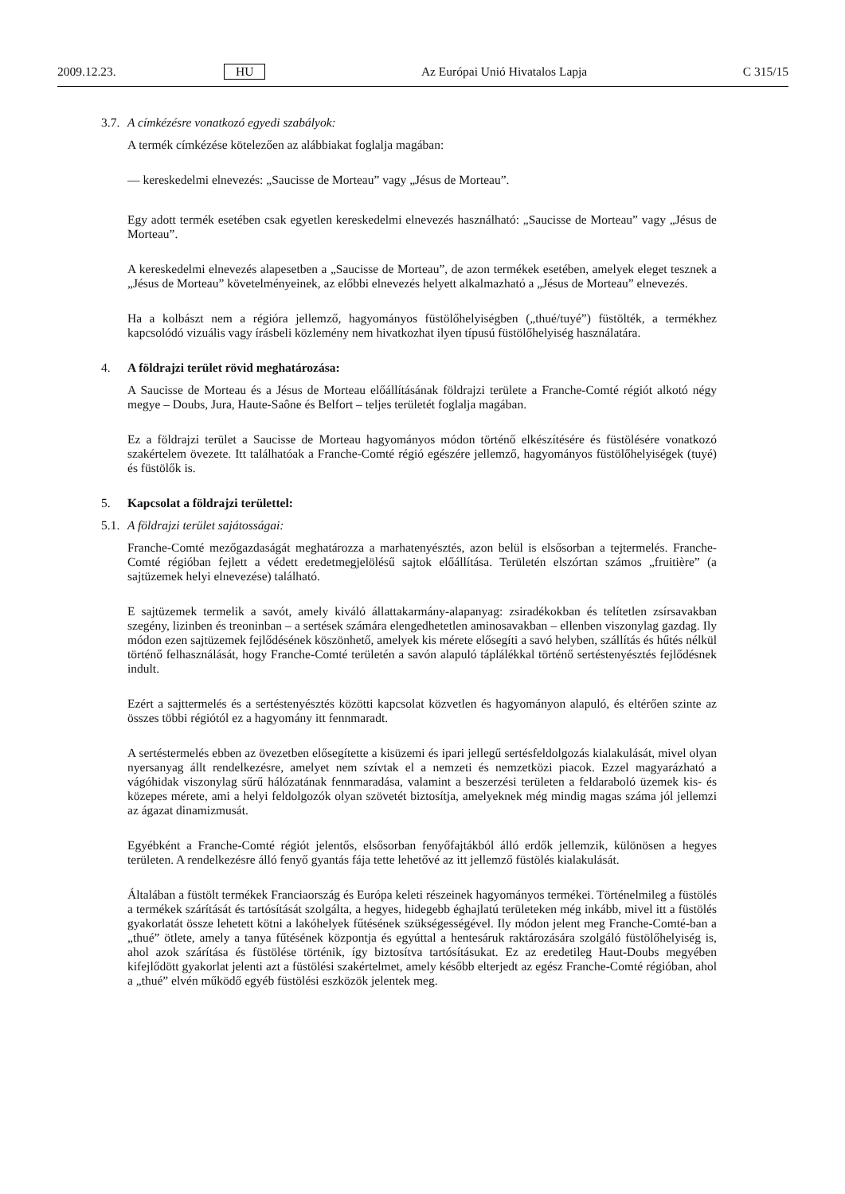2009.12.23. HU Az Európai Unió Hivatalos Lapja C 315/15
3.7. A címkézésre vonatkozó egyedi szabályok:
A termék címkézése kötelezően az alábbiakat foglalja magában:
— kereskedelmi elnevezés: „Saucisse de Morteau” vagy „Jésus de Morteau”.
Egy adott termék esetében csak egyetlen kereskedelmi elnevezés használható: „Saucisse de Morteau” vagy „Jésus de Morteau”.
A kereskedelmi elnevezés alapesetben a „Saucisse de Morteau”, de azon termékek esetében, amelyek eleget tesznek a „Jésus de Morteau” követelményeinek, az előbbi elnevezés helyett alkalmazható a „Jésus de Morteau” elnevezés.
Ha a kolbászt nem a régióra jellemző, hagyományos füstölőhelyiségben („thué/tuyé”) füstölték, a termékhez kapcsolódó vizuális vagy írásbeli közlemény nem hivatkozhat ilyen típusú füstölőhelyiség használatára.
4. A földrajzi terület rövid meghatározása:
A Saucisse de Morteau és a Jésus de Morteau előállításának földrajzi területe a Franche-Comté régiót alkotó négy megye – Doubs, Jura, Haute-Saône és Belfort – teljes területét foglalja magában.
Ez a földrajzi terület a Saucisse de Morteau hagyományos módon történő elkészítésére és füstölésére vonatkozó szakértelem övezete. Itt találhatóak a Franche-Comté régió egészére jellemző, hagyományos füstölőhelyiségek (tuyé) és füstölők is.
5. Kapcsolat a földrajzi területtel:
5.1. A földrajzi terület sajátosságai:
Franche-Comté mezőgazdaságát meghatározza a marhatenyésztés, azon belül is elsősorban a tejtermelés. Franche-Comté régióban fejlett a védett eredetmegjelölésű sajtok előállítása. Területén elszórtan számos „fruitière” (a sajtüzemek helyi elnevezése) található.
E sajtüzemek termelik a savót, amely kiváló állattakarmány-alapanyag: zsiradékokban és telítetlen zsírsavakban szegény, lizinben és treoninban – a sertések számára elengedhetetlen aminosavakban – ellenben viszonylag gazdag. Ily módon ezen sajtüzemek fejlődésének köszönhető, amelyek kis mérete elősegíti a savó helyben, szállítás és hűtés nélkül történő felhasználását, hogy Franche-Comté területén a savón alapuló táplálékkal történő sertéstenyésztés fejlődésnek indult.
Ezért a sajttermelés és a sertéstenyésztés közötti kapcsolat közvetlen és hagyományon alapuló, és eltérően szinte az összes többi régiótól ez a hagyomány itt fennmaradt.
A sertéstermelés ebben az övezetben elősegítette a kisüzemi és ipari jellegű sertésfeldolgozás kialakulását, mivel olyan nyersanyag állt rendelkezésre, amelyet nem szívtak el a nemzeti és nemzetközi piacok. Ezzel magyarázható a vágóhidak viszonylag sűrű hálózatának fennmaradása, valamint a beszerzési területen a feldaraboló üzemek kis- és közepes mérete, ami a helyi feldolgozók olyan szövetét biztosítja, amelyeknek még mindig magas száma jól jellemzi az ágazat dinamizmusát.
Egyébként a Franche-Comté régiót jelentős, elsősorban fenyőfajtákból álló erdők jellemzik, különösen a hegyes területen. A rendelkezésre álló fenyő gyantás fája tette lehetővé az itt jellemző füstölés kialakulását.
Általában a füstölt termékek Franciaország és Európa keleti részeinek hagyományos termékei. Történelmileg a füstölés a termékek szárítását és tartósítását szolgálta, a hegyes, hidegebb éghajlatú területeken még inkább, mivel itt a füstölés gyakorlatát össze lehetett kötni a lakóhelyek fűtésének szükségességével. Ily módon jelent meg Franche-Comté-ban a „thué” ötlete, amely a tanya fűtésének központja és egyúttal a hentesáruk raktározására szolgáló füstölőhelyiség is, ahol azok szárítása és füstölése történik, így biztosítva tartósításukat. Ez az eredetileg Haut-Doubs megyében kifejlődött gyakorlat jelenti azt a füstölési szakértelmet, amely később elterjedt az egész Franche-Comté régióban, ahol a „thué” elvén működő egyéb füstölési eszközök jelentek meg.